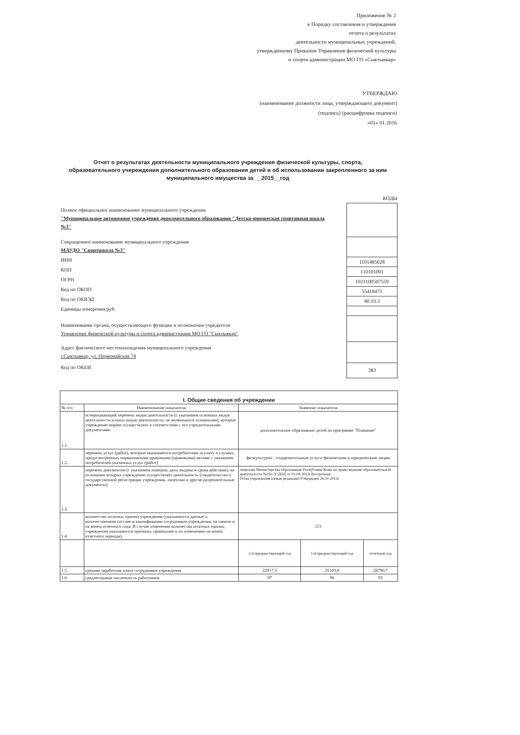Приложение № 2
к Порядку составления и утверждения
отчета о результатах
деятельности муниципальных учреждений,
утвержденному Приказом Управления физической культуры
и спорта администрации МО ГО «Сыктывкар»
УТВЕРЖДАЮ
(наименование должности лица, утверждающего документ)
(подпись) (расшифровка подписи)
«01» 01 2016
Отчет о результатах деятельности муниципального учреждения физической культуры, спорта, образовательного учереждения дополнительного образования детей и об использовании закрепленного за ним муниципального имущества за __2015__год
КОДЫ
1101485628
110101001
1021100507559
55418471
80.10.3
383
Полное официальное наименование муниципального учреждения
"Муниципальное автономное учреждение дополнительного образования "Детско-юношеская спортивная школа №3"
Сокращенное наименование муниципального учреждения
МАУДО "Спортшкола №3"
ИНН
КПП
ОГРН
Код по ОКПО
Код по ОКВЭД
Единицы измерения:руб.
Наименование органа, осуществляющего функции и полномочия учредителя
Управление физической культуры и спорта администрации МО ГО "Сыктывкар"
Адрес фактического местонахождения муниципального учреждения
г.Сыктывкар, ул. Первомайская 74
Код по ОКЕИ
| I. Общие сведения об учреждении | | | | |
| --- | --- | --- | --- | --- |
| № п/п | Наименование показателя | Значение показателя | | |
| 1.1. | исчерпывающий перечень видов деятельности (с указанием основных видов деятельности и иных видов деятельности, не являющихся основными), которые учреждение вправе осуществлять в соответствии с его учредительными документами | дополнительное образование детей по программе "Плавание" | | |
| 1.2. | перечень услуг (работ), которые оказываются потребителям за плату в случаях, предусмотренных нормативными правовыми (правовыми) актами с указанием потребителей указанных услуг (работ) | физкультурно - оздоровительные услуги физическим и юридическим лицам | | |
| 1.3. | перечень документов (с указанием номеров, даты выдачи и срока действия), на основании которых учреждение осуществляет деятельность (свидетельство о государственной регистрации учреждения, лицензии и другие разрешительные документы) | лицензия Министерства образования Республики Коми на право ведения образовательной деятельности №161-У/ДОД от 05.04.2012г.Бессрочная. Устав учреждения (новая редакция) Утвержден 26.10.2015г | | |
| 1.4. | количество штатных единиц учреждения (указываются данные о количественном составе и квалификации сотрудников учреждения, на начало и на конец отчетного года. В случае изменения количества штатных единиц учреждения указываются причины, приведшие к их изменению на конец отчетного периода) | 113 | | |
| | | 2-й предшествующий год | 1-й предшествующий год | отчетный год |
| 1.5. | средняя заработная плата сотрудников учреждения | 22917,3 | 25103,8 | 28790,7 |
| 1.6. | среднегодовая численность работников | 97 | 90 | 93 |